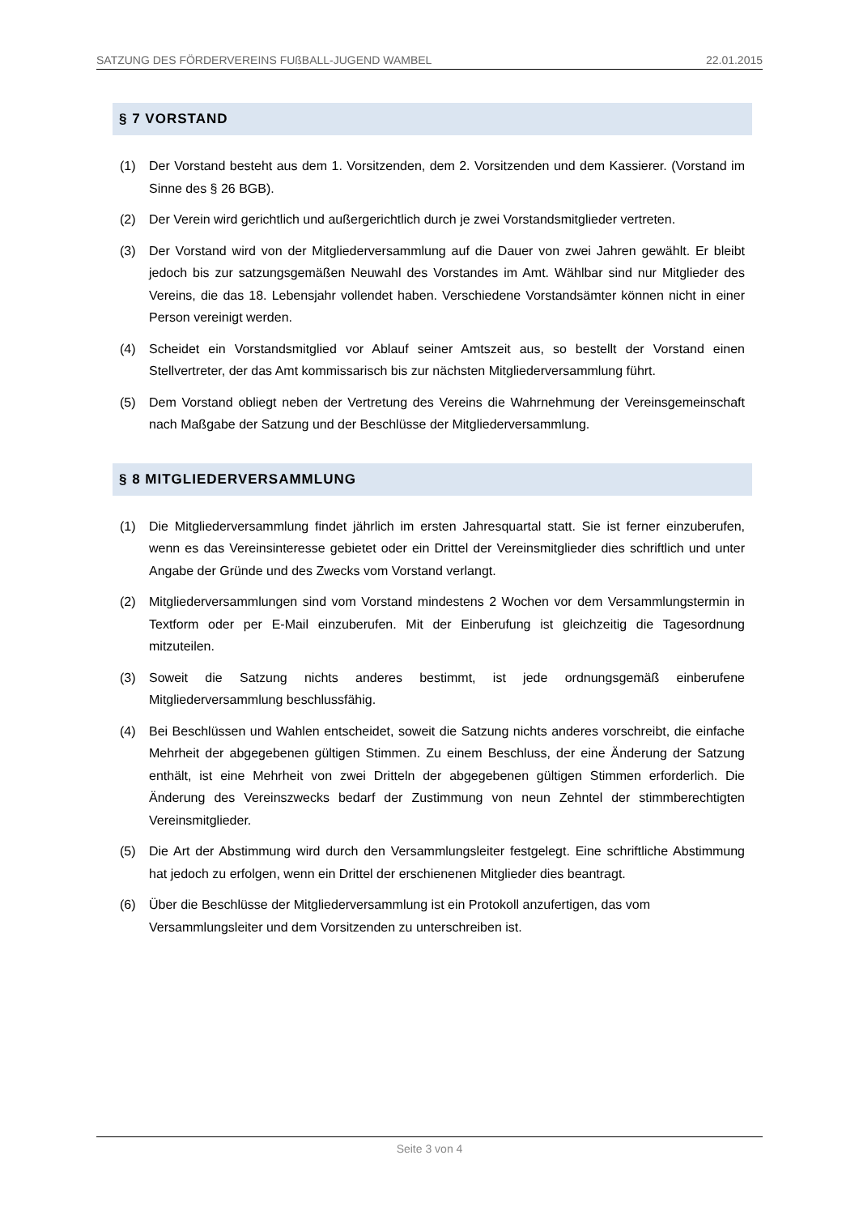SATZUNG DES FÖRDERVEREINS FUßBALL-JUGEND WAMBEL 22.01.2015
§ 7 VORSTAND
(1) Der Vorstand besteht aus dem 1. Vorsitzenden, dem 2. Vorsitzenden und dem Kassierer. (Vorstand im Sinne des § 26 BGB).
(2) Der Verein wird gerichtlich und außergerichtlich durch je zwei Vorstandsmitglieder vertreten.
(3) Der Vorstand wird von der Mitgliederversammlung auf die Dauer von zwei Jahren gewählt. Er bleibt jedoch bis zur satzungsgemäßen Neuwahl des Vorstandes im Amt. Wählbar sind nur Mitglieder des Vereins, die das 18. Lebensjahr vollendet haben. Verschiedene Vorstandsämter können nicht in einer Person vereinigt werden.
(4) Scheidet ein Vorstandsmitglied vor Ablauf seiner Amtszeit aus, so bestellt der Vorstand einen Stellvertreter, der das Amt kommissarisch bis zur nächsten Mitgliederversammlung führt.
(5) Dem Vorstand obliegt neben der Vertretung des Vereins die Wahrnehmung der Vereinsgemeinschaft nach Maßgabe der Satzung und der Beschlüsse der Mitgliederversammlung.
§ 8 MITGLIEDERVERSAMMLUNG
(1) Die Mitgliederversammlung findet jährlich im ersten Jahresquartal statt. Sie ist ferner einzuberufen, wenn es das Vereinsinteresse gebietet oder ein Drittel der Vereinsmitglieder dies schriftlich und unter Angabe der Gründe und des Zwecks vom Vorstand verlangt.
(2) Mitgliederversammlungen sind vom Vorstand mindestens 2 Wochen vor dem Versammlungstermin in Textform oder per E-Mail einzuberufen. Mit der Einberufung ist gleichzeitig die Tagesordnung mitzuteilen.
(3) Soweit die Satzung nichts anderes bestimmt, ist jede ordnungsgemäß einberufene Mitgliederversammlung beschlussfähig.
(4) Bei Beschlüssen und Wahlen entscheidet, soweit die Satzung nichts anderes vorschreibt, die einfache Mehrheit der abgegebenen gültigen Stimmen. Zu einem Beschluss, der eine Änderung der Satzung enthält, ist eine Mehrheit von zwei Dritteln der abgegebenen gültigen Stimmen erforderlich. Die Änderung des Vereinszwecks bedarf der Zustimmung von neun Zehntel der stimmberechtigten Vereinsmitglieder.
(5) Die Art der Abstimmung wird durch den Versammlungsleiter festgelegt. Eine schriftliche Abstimmung hat jedoch zu erfolgen, wenn ein Drittel der erschienenen Mitglieder dies beantragt.
(6) Über die Beschlüsse der Mitgliederversammlung ist ein Protokoll anzufertigen, das vom Versammlungsleiter und dem Vorsitzenden zu unterschreiben ist.
Seite 3 von 4